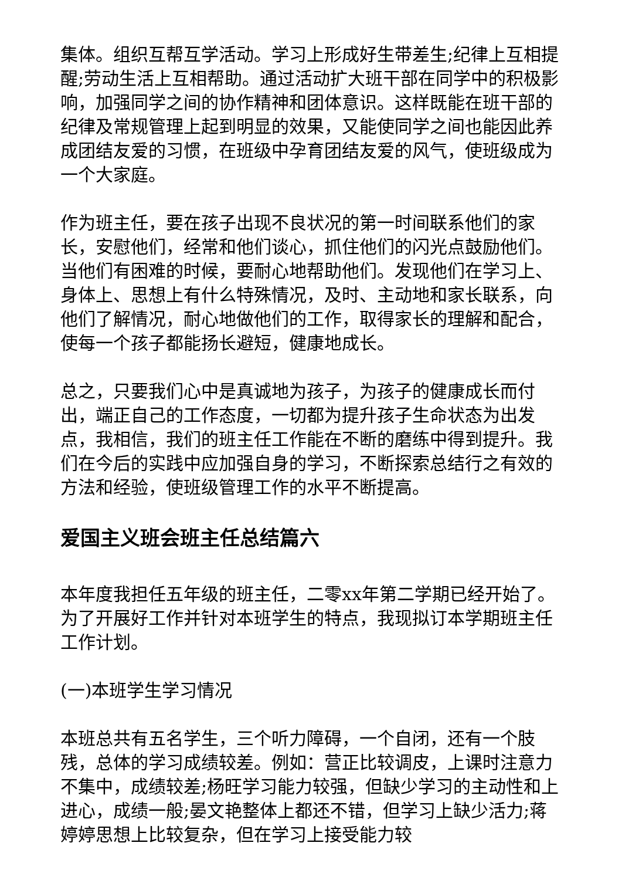集体。组织互帮互学活动。学习上形成好生带差生;纪律上互相提醒;劳动生活上互相帮助。通过活动扩大班干部在同学中的积极影响，加强同学之间的协作精神和团体意识。这样既能在班干部的纪律及常规管理上起到明显的效果，又能使同学之间也能因此养成团结友爱的习惯，在班级中孕育团结友爱的风气，使班级成为一个大家庭。
作为班主任，要在孩子出现不良状况的第一时间联系他们的家长，安慰他们，经常和他们谈心，抓住他们的闪光点鼓励他们。当他们有困难的时候，要耐心地帮助他们。发现他们在学习上、身体上、思想上有什么特殊情况，及时、主动地和家长联系，向他们了解情况，耐心地做他们的工作，取得家长的理解和配合，使每一个孩子都能扬长避短，健康地成长。
总之，只要我们心中是真诚地为孩子，为孩子的健康成长而付出，端正自己的工作态度，一切都为提升孩子生命状态为出发点，我相信，我们的班主任工作能在不断的磨练中得到提升。我们在今后的实践中应加强自身的学习，不断探索总结行之有效的方法和经验，使班级管理工作的水平不断提高。
爱国主义班会班主任总结篇六
本年度我担任五年级的班主任，二零xx年第二学期已经开始了。为了开展好工作并针对本班学生的特点，我现拟订本学期班主任工作计划。
(一)本班学生学习情况
本班总共有五名学生，三个听力障碍，一个自闭，还有一个肢残，总体的学习成绩较差。例如：营正比较调皮，上课时注意力不集中，成绩较差;杨旺学习能力较强，但缺少学习的主动性和上进心，成绩一般;晏文艳整体上都还不错，但学习上缺少活力;蒋婷婷思想上比较复杂，但在学习上接受能力较